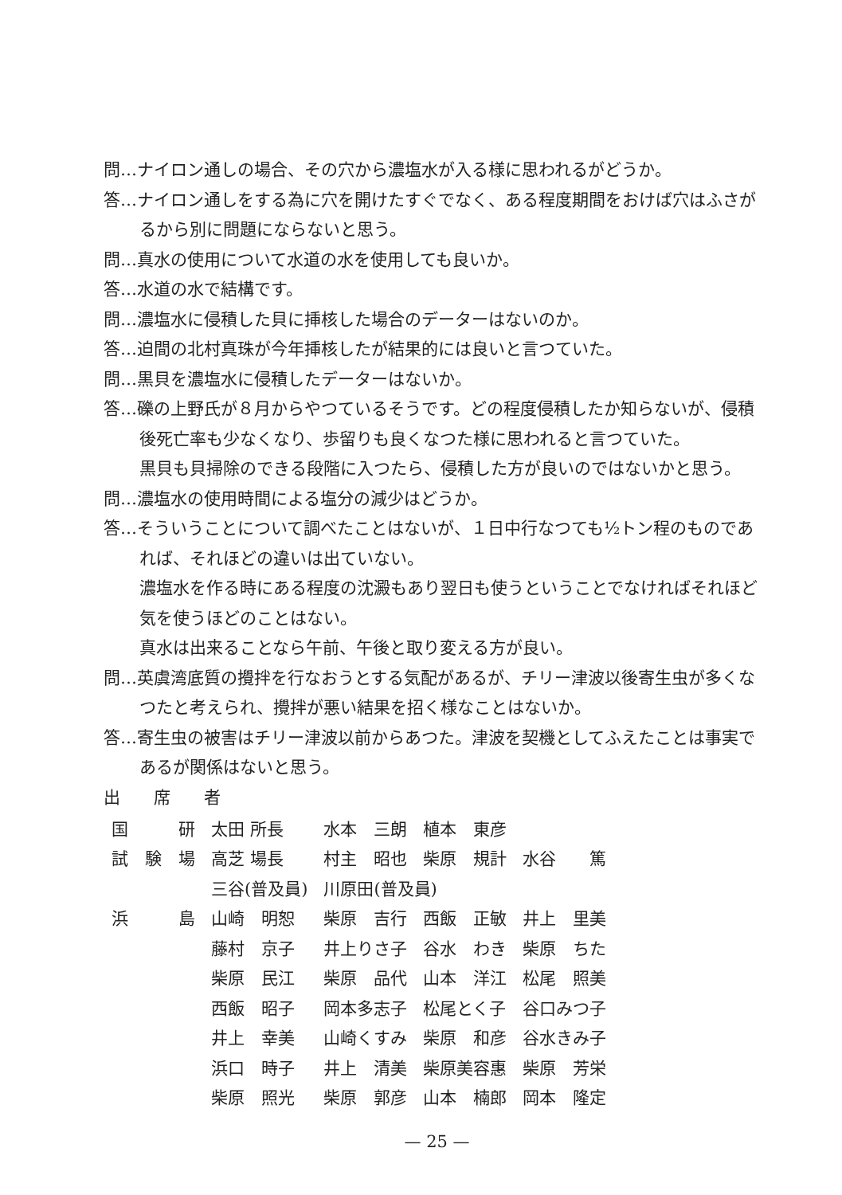問…ナイロン通しの場合、その穴から濃塩水が入る様に思われるがどうか。
答…ナイロン通しをする為に穴を開けたすぐでなく、ある程度期間をおけば穴はふさがるから別に問題にならないと思う。
問…真水の使用について水道の水を使用しても良いか。
答…水道の水で結構です。
問…濃塩水に侵積した貝に挿核した場合のデーターはないのか。
答…迫間の北村真珠が今年挿核したが結果的には良いと言つていた。
問…黒貝を濃塩水に侵積したデーターはないか。
答…礫の上野氏が８月からやつているそうです。どの程度侵積したか知らないが、侵積後死亡率も少なくなり、歩留りも良くなつた様に思われると言つていた。
黒貝も貝掃除のできる段階に入つたら、侵積した方が良いのではないかと思う。
問…濃塩水の使用時間による塩分の減少はどうか。
答…そういうことについて調べたことはないが、１日中行なつても½トン程のものであれば、それほどの違いは出ていない。
濃塩水を作る時にある程度の沈澱もあり翌日も使うということでなければそれほど気を使うほどのことはない。
真水は出来ることなら午前、午後と取り変える方が良い。
問…英虞湾底質の攪拌を行なおうとする気配があるが、チリー津波以後寄生虫が多くなつたと考えられ、攪拌が悪い結果を招く様なことはないか。
答…寄生虫の被害はチリー津波以前からあつた。津波を契機としてふえたことは事実であるが関係はないと思う。
出　　席　　者
| 国 研 | 太田 所長 | 水本 三朗 | 植本 東彦 | |
| 試 験 場 | 高芝 場長 | 村主 昭也 | 柴原 規計 | 水谷 篤 |
| | 三谷(普及員) | 川原田(普及員) | | |
| 浜 島 | 山崎 明恕 | 柴原 吉行 | 西飯 正敏 | 井上 里美 |
| | 藤村 京子 | 井上りさ子 | 谷水 わき | 柴原 ちた |
| | 柴原 民江 | 柴原 品代 | 山本 洋江 | 松尾 照美 |
| | 西飯 昭子 | 岡本多志子 | 松尾とく子 | 谷口みつ子 |
| | 井上 幸美 | 山崎くすみ | 柴原 和彦 | 谷水きみ子 |
| | 浜口 時子 | 井上 清美 | 柴原美容惠 | 柴原 芳栄 |
| | 柴原 照光 | 柴原 郭彦 | 山本 楠郎 | 岡本 隆定 |
— 25 —